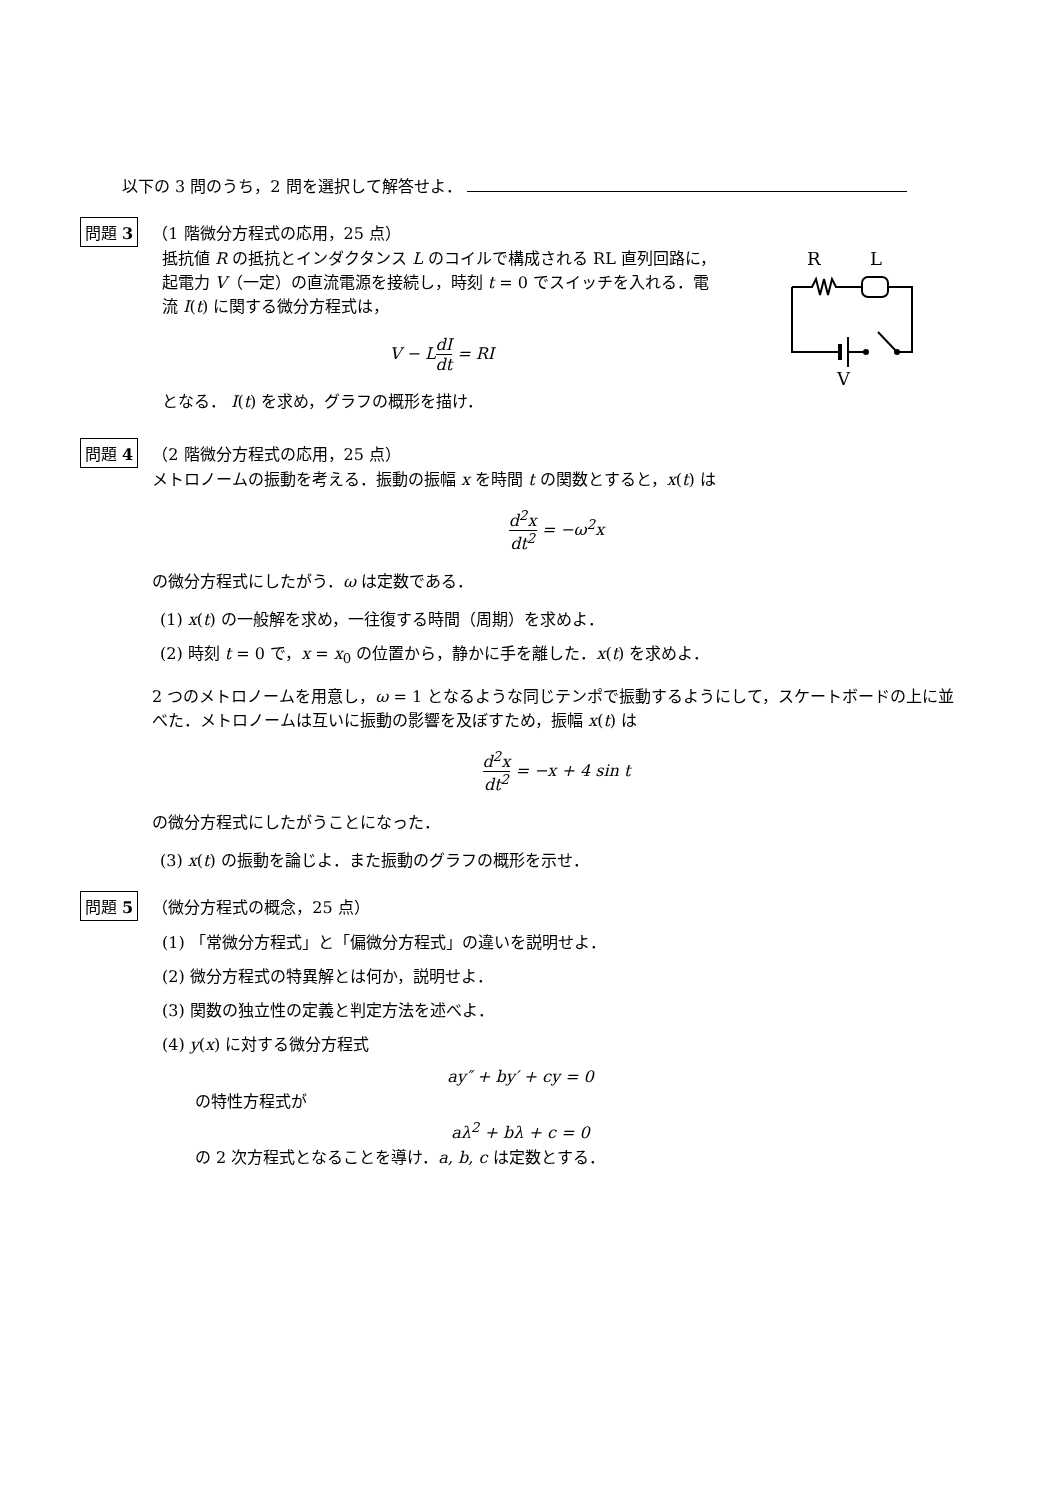以下の 3 問のうち，2 問を選択して解答せよ．
問題 3 （1 階微分方程式の応用，25 点）
抵抗値 R の抵抗とインダクタンス L のコイルで構成される RL 直列回路に，起電力 V（一定）の直流電源を接続し，時刻 t = 0 でスイッチを入れる．電流 I(t) に関する微分方程式は，
V − LdI dt = RI
となる． I(t) を求め，グラフの概形を描け．
R
L
V
問題 4 （2 階微分方程式の応用，25 点）
メトロノームの振動を考える．振動の振幅 x を時間 t の関数とすると，x(t) は
d<sup>2</sup>x dt<sup>2</sup> = −ω<sup>2</sup>x
の微分方程式にしたがう．ω は定数である．
(1) x(t) の一般解を求め，一往復する時間（周期）を求めよ．
(2) 時刻 t = 0 で，x = x<sub>0</sub> の位置から，静かに手を離した．x(t) を求めよ．
2 つのメトロノームを用意し，ω = 1 となるような同じテンポで振動するようにして，スケートボードの上に並べた．メトロノームは互いに振動の影響を及ぼすため，振幅 x(t) は
d<sup>2</sup>x dt<sup>2</sup> = −x + 4 sin t
の微分方程式にしたがうことになった．
(3) x(t) の振動を論じよ．また振動のグラフの概形を示せ．
問題 5 （微分方程式の概念，25 点）
(1) 「常微分方程式」と「偏微分方程式」の違いを説明せよ．
(2) 微分方程式の特異解とは何か，説明せよ．
(3) 関数の独立性の定義と判定方法を述べよ．
(4) y(x) に対する微分方程式
ay″ + by′ + cy = 0
の特性方程式が
aλ<sup>2</sup> + bλ + c = 0
の 2 次方程式となることを導け．a, b, c は定数とする．